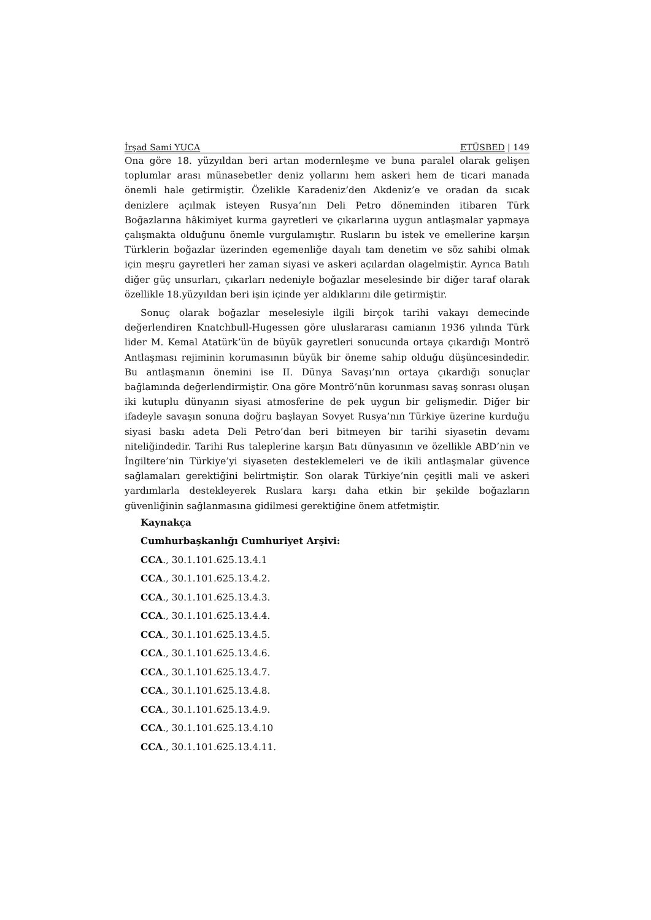İrşad Sami YUCA ETÜSBED | 149
Ona göre 18. yüzyıldan beri artan modernleşme ve buna paralel olarak gelişen toplumlar arası münasebetler deniz yollarını hem askeri hem de ticari manada önemli hale getirmiştir. Özelikle Karadeniz’den Akdeniz’e ve oradan da sıcak denizlere açılmak isteyen Rusya’nın Deli Petro döneminden itibaren Türk Boğazlarına hâkimiyet kurma gayretleri ve çıkarlarına uygun antlaşmalar yapmaya çalışmakta olduğunu önemle vurgulamıştır. Rusların bu istek ve emellerine karşın Türklerin boğazlar üzerinden egemenliğe dayalı tam denetim ve söz sahibi olmak için meşru gayretleri her zaman siyasi ve askeri açılardan olagelmiştir. Ayrıca Batılı diğer güç unsurları, çıkarları nedeniyle boğazlar meselesinde bir diğer taraf olarak özellikle 18.yüzyıldan beri işin içinde yer aldıklarını dile getirmiştir.
Sonuç olarak boğazlar meselesiyle ilgili birçok tarihi vakayı demecinde değerlendiren Knatchbull-Hugessen göre uluslararası camianın 1936 yılında Türk lider M. Kemal Atatürk’ün de büyük gayretleri sonucunda ortaya çıkardığı Montrö Antlaşması rejiminin korumasının büyük bir öneme sahip olduğu düşüncesindedir. Bu antlaşmanın önemini ise II. Dünya Savaşı’nın ortaya çıkardığı sonuçlar bağlamında değerlendirmiştir. Ona göre Montrö’nün korunması savaş sonrası oluşan iki kutuplu dünyanın siyasi atmosferine de pek uygun bir gelişmedir. Diğer bir ifadeyle savaşın sonuna doğru başlayan Sovyet Rusya’nın Türkiye üzerine kurduğu siyasi baskı adeta Deli Petro’dan beri bitmeyen bir tarihi siyasetin devamı niteliğindedir. Tarihi Rus taleplerine karşın Batı dünyasının ve özellikle ABD’nin ve İngiltere’nin Türkiye’yi siyaseten desteklemeleri ve de ikili antlaşmalar güvence sağlamaları gerektiğini belirtmiştir. Son olarak Türkiye’nin çeşitli mali ve askeri yardımlarla destekleyerek Ruslara karşı daha etkin bir şekilde boğazların güvenliğinin sağlanmasına gidilmesi gerektiğine önem atfetmiştir.
Kaynakça
Cumhurbaşkanlığı Cumhuriyet Arşivi:
CCA., 30.1.101.625.13.4.1
CCA., 30.1.101.625.13.4.2.
CCA., 30.1.101.625.13.4.3.
CCA., 30.1.101.625.13.4.4.
CCA., 30.1.101.625.13.4.5.
CCA., 30.1.101.625.13.4.6.
CCA., 30.1.101.625.13.4.7.
CCA., 30.1.101.625.13.4.8.
CCA., 30.1.101.625.13.4.9.
CCA., 30.1.101.625.13.4.10
CCA., 30.1.101.625.13.4.11.